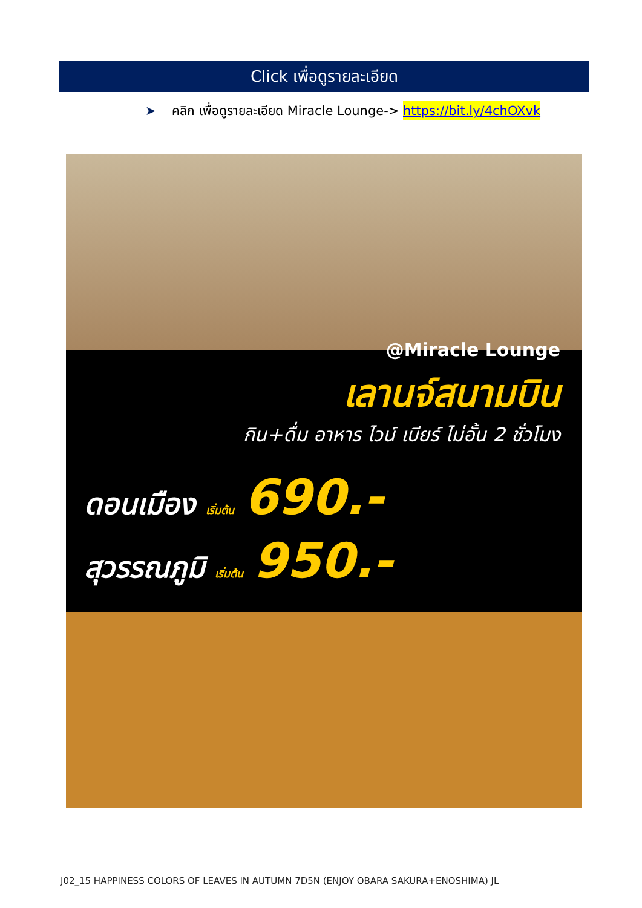Click เพื่อดูรายละเอียด
➤ คลิก เพื่อดูรายละเอียด Miracle Lounge-> https://bit.ly/4chOXvk
@Miracle Lounge
เลานจ์สนามบิน
กิน+ดื่ม อาหาร ไวน์ เบียร์ ไม่อั้น 2 ชั่วโมง
ดอนเมือง เริ่มต้น 690.-
สุวรรณภูมิ เริ่มต้น 950.-
J02_15 HAPPINESS COLORS OF LEAVES IN AUTUMN 7D5N (ENJOY OBARA SAKURA+ENOSHIMA) JL